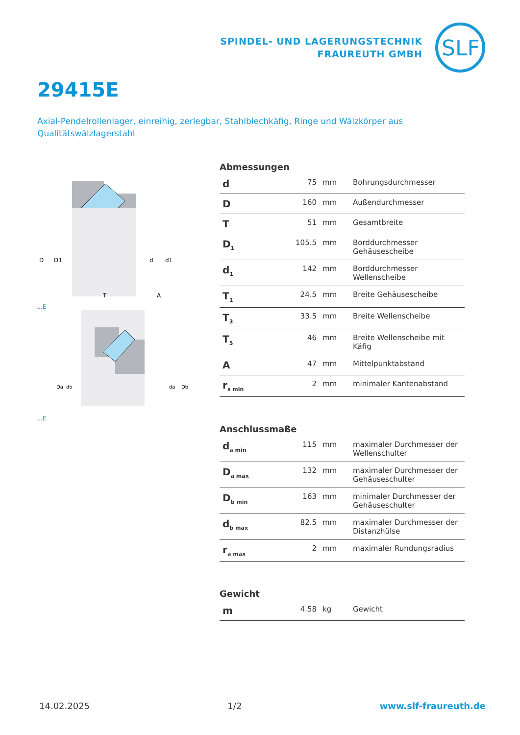SPINDEL- UND LAGERUNGSTECHNIK
FRAUREUTH GMBH
SLF
29415E
Axial-Pendelrollenlager, einreihig, zerlegbar, Stahlblechkäfig, Ringe und Wälzkörper aus Qualitätswälzlagerstahl
D
D1
d
d1
T
A
...E
Da
db
da
Db
...E
Abmessungen
| d | 75 | mm | Bohrungsdurchmesser |
| D | 160 | mm | Außendurchmesser |
| T | 51 | mm | Gesamtbreite |
| D<sub>1</sub> | 105.5 | mm | Borddurchmesser Gehäusescheibe |
| d<sub>1</sub> | 142 | mm | Borddurchmesser Wellenscheibe |
| T<sub>1</sub> | 24.5 | mm | Breite Gehäusescheibe |
| T<sub>3</sub> | 33.5 | mm | Breite Wellenscheibe |
| T<sub>5</sub> | 46 | mm | Breite Wellenscheibe mit Käfig |
| A | 47 | mm | Mittelpunktabstand |
| r<sub>s min</sub> | 2 | mm | minimaler Kantenabstand |
Anschlussmaße
| d<sub>a min</sub> | 115 | mm | maximaler Durchmesser der Wellenschulter |
| D<sub>a max</sub> | 132 | mm | maximaler Durchmesser der Gehäuseschulter |
| D<sub>b min</sub> | 163 | mm | minimaler Durchmesser der Gehäuseschulter |
| d<sub>b max</sub> | 82.5 | mm | maximaler Durchmesser der Distanzhülse |
| r<sub>a max</sub> | 2 | mm | maximaler Rundungsradius |
Gewicht
| m | 4.58 | kg | Gewicht |
14.02.2025 1/2 www.slf-fraureuth.de